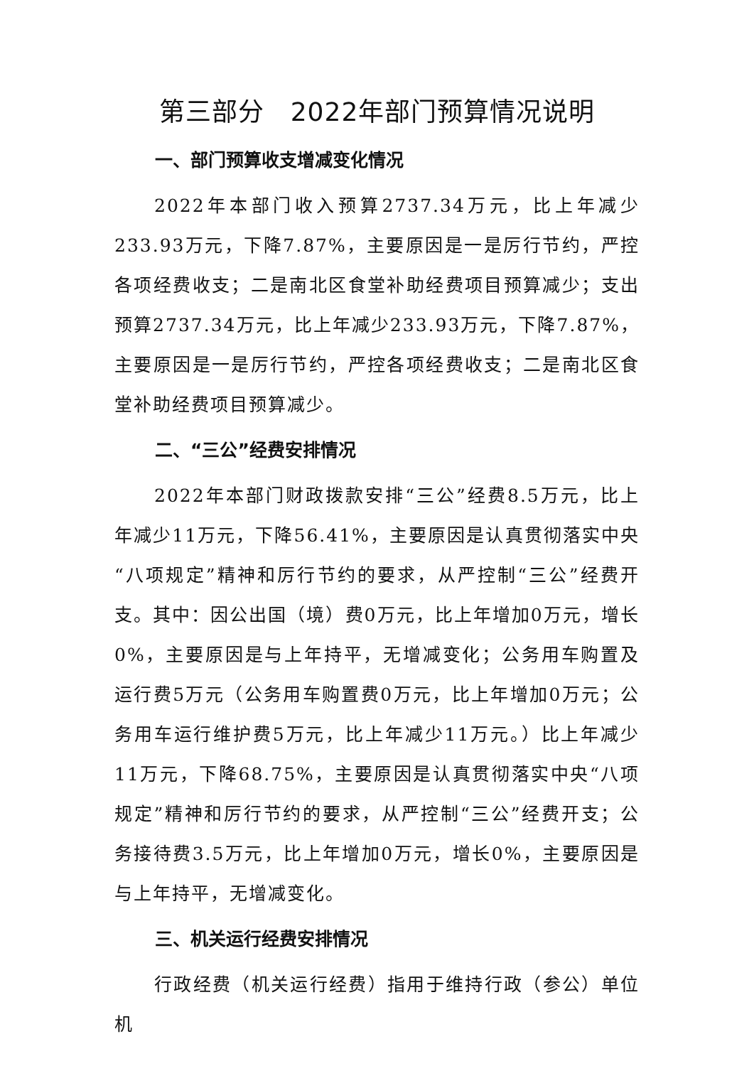第三部分　2022年部门预算情况说明
一、部门预算收支增减变化情况
2022年本部门收入预算2737.34万元，比上年减少233.93万元，下降7.87%，主要原因是一是厉行节约，严控各项经费收支；二是南北区食堂补助经费项目预算减少；支出预算2737.34万元，比上年减少233.93万元，下降7.87%，主要原因是一是厉行节约，严控各项经费收支；二是南北区食堂补助经费项目预算减少。
二、“三公”经费安排情况
2022年本部门财政拨款安排“三公”经费8.5万元，比上年减少11万元，下降56.41%，主要原因是认真贯彻落实中央“八项规定”精神和厉行节约的要求，从严控制“三公”经费开支。其中：因公出国（境）费0万元，比上年增加0万元，增长0%，主要原因是与上年持平，无增减变化；公务用车购置及运行费5万元（公务用车购置费0万元，比上年增加0万元；公务用车运行维护费5万元，比上年减少11万元。）比上年减少11万元，下降68.75%，主要原因是认真贯彻落实中央“八项规定”精神和厉行节约的要求，从严控制“三公”经费开支；公务接待费3.5万元，比上年增加0万元，增长0%，主要原因是与上年持平，无增减变化。
三、机关运行经费安排情况
行政经费（机关运行经费）指用于维持行政（参公）单位机